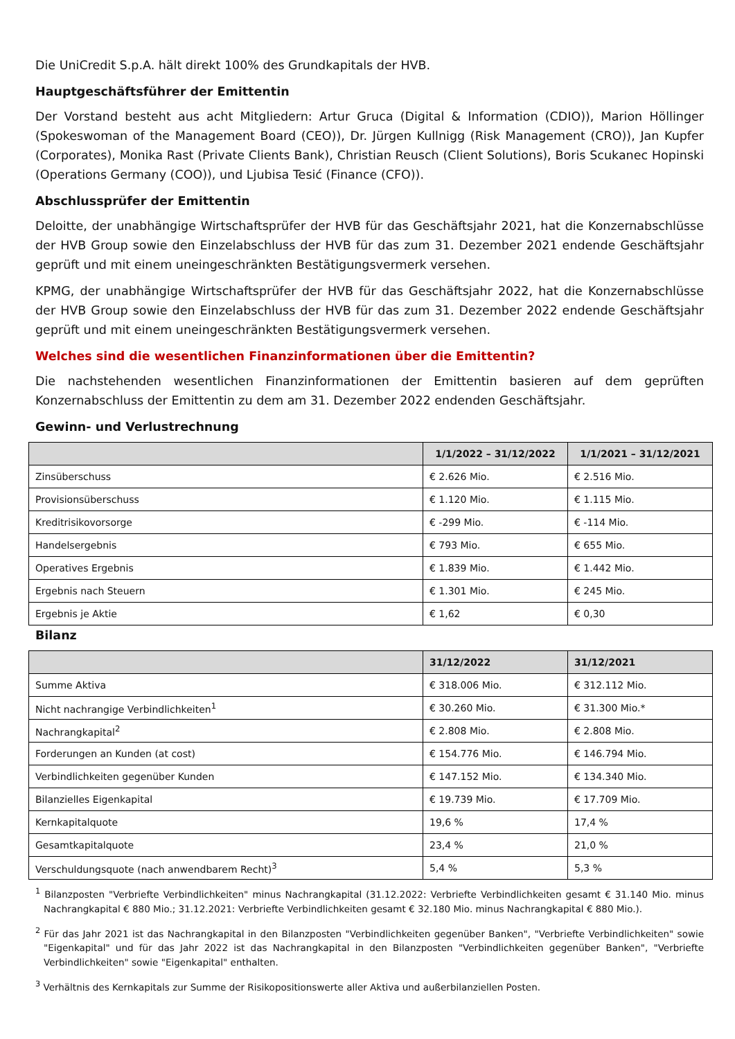Die UniCredit S.p.A. hält direkt 100% des Grundkapitals der HVB.
Hauptgeschäftsführer der Emittentin
Der Vorstand besteht aus acht Mitgliedern: Artur Gruca (Digital & Information (CDIO)), Marion Höllinger (Spokeswoman of the Management Board (CEO)), Dr. Jürgen Kullnigg (Risk Management (CRO)), Jan Kupfer (Corporates), Monika Rast (Private Clients Bank), Christian Reusch (Client Solutions), Boris Scukanec Hopinski (Operations Germany (COO)), und Ljubisa Tesić (Finance (CFO)).
Abschlussprüfer der Emittentin
Deloitte, der unabhängige Wirtschaftsprüfer der HVB für das Geschäftsjahr 2021, hat die Konzernabschlüsse der HVB Group sowie den Einzelabschluss der HVB für das zum 31. Dezember 2021 endende Geschäftsjahr geprüft und mit einem uneingeschränkten Bestätigungsvermerk versehen.
KPMG, der unabhängige Wirtschaftsprüfer der HVB für das Geschäftsjahr 2022, hat die Konzernabschlüsse der HVB Group sowie den Einzelabschluss der HVB für das zum 31. Dezember 2022 endende Geschäftsjahr geprüft und mit einem uneingeschränkten Bestätigungsvermerk versehen.
Welches sind die wesentlichen Finanzinformationen über die Emittentin?
Die nachstehenden wesentlichen Finanzinformationen der Emittentin basieren auf dem geprüften Konzernabschluss der Emittentin zu dem am 31. Dezember 2022 endenden Geschäftsjahr.
Gewinn- und Verlustrechnung
| | 1/1/2022 – 31/12/2022 | 1/1/2021 – 31/12/2021 |
| --- | --- | --- |
| Zinsüberschuss | € 2.626 Mio. | € 2.516 Mio. |
| Provisionsüberschuss | € 1.120 Mio. | € 1.115 Mio. |
| Kreditrisikovorsorge | € -299 Mio. | € -114 Mio. |
| Handelsergebnis | € 793 Mio. | € 655 Mio. |
| Operatives Ergebnis | € 1.839 Mio. | € 1.442 Mio. |
| Ergebnis nach Steuern | € 1.301 Mio. | € 245 Mio. |
| Ergebnis je Aktie | € 1,62 | € 0,30 |
Bilanz
| | 31/12/2022 | 31/12/2021 |
| --- | --- | --- |
| Summe Aktiva | € 318.006 Mio. | € 312.112 Mio. |
| Nicht nachrangige Verbindlichkeiten<sup>1</sup> | € 30.260 Mio. | € 31.300 Mio.* |
| Nachrangkapital<sup>2</sup> | € 2.808 Mio. | € 2.808 Mio. |
| Forderungen an Kunden (at cost) | € 154.776 Mio. | € 146.794 Mio. |
| Verbindlichkeiten gegenüber Kunden | € 147.152 Mio. | € 134.340 Mio. |
| Bilanzielles Eigenkapital | € 19.739 Mio. | € 17.709 Mio. |
| Kernkapitalquote | 19,6 % | 17,4 % |
| Gesamtkapitalquote | 23,4 % | 21,0 % |
| Verschuldungsquote (nach anwendbarem Recht)<sup>3</sup> | 5,4 % | 5,3 % |
<sup>1</sup> Bilanzposten "Verbriefte Verbindlichkeiten" minus Nachrangkapital (31.12.2022: Verbriefte Verbindlichkeiten gesamt € 31.140 Mio. minus Nachrangkapital € 880 Mio.; 31.12.2021: Verbriefte Verbindlichkeiten gesamt € 32.180 Mio. minus Nachrangkapital € 880 Mio.).
<sup>2</sup> Für das Jahr 2021 ist das Nachrangkapital in den Bilanzposten "Verbindlichkeiten gegenüber Banken", "Verbriefte Verbindlichkeiten" sowie "Eigenkapital" und für das Jahr 2022 ist das Nachrangkapital in den Bilanzposten "Verbindlichkeiten gegenüber Banken", "Verbriefte Verbindlichkeiten" sowie "Eigenkapital" enthalten.
<sup>3</sup> Verhältnis des Kernkapitals zur Summe der Risikopositionswerte aller Aktiva und außerbilanziellen Posten.